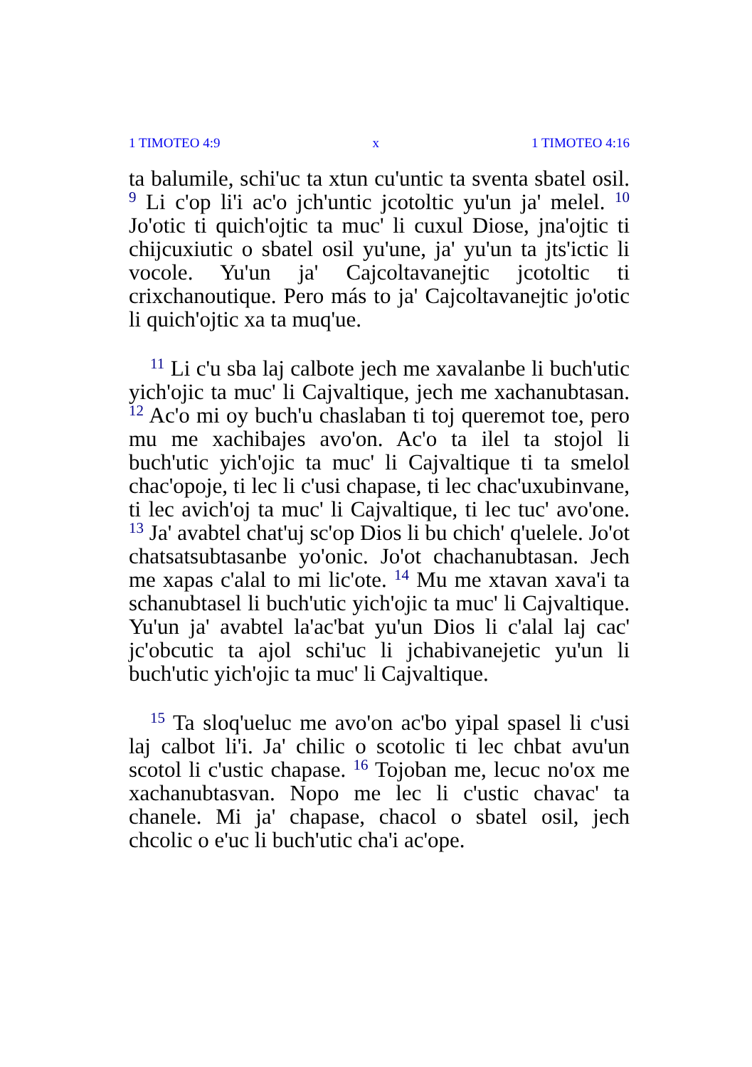1 TIMOTEO 4:9 x 1 TIMOTEO 4:16
ta balumile, schi'uc ta xtun cu'untic ta sventa sbatel osil. <sup>9</sup> Li c'op li'i ac'o jch'untic jcotoltic yu'un ja' melel. <sup>10</sup> Jo'otic ti quich'ojtic ta muc' li cuxul Diose, jna'ojtic ti chijcuxiutic o sbatel osil yu'une, ja' yu'un ta jts'ictic li vocole. Yu'un ja' Cajcoltavanejtic jcotoltic ti crixchanoutique. Pero más to ja' Cajcoltavanejtic jo'otic li quich'ojtic xa ta muq'ue.
<sup>11</sup> Li c'u sba laj calbote jech me xavalanbe li buch'utic yich'ojic ta muc' li Cajvaltique, jech me xachanubtasan. <sup>12</sup> Ac'o mi oy buch'u chaslaban ti toj queremot toe, pero mu me xachibajes avo'on. Ac'o ta ilel ta stojol li buch'utic yich'ojic ta muc' li Cajvaltique ti ta smelol chac'opoje, ti lec li c'usi chapase, ti lec chac'uxubinvane, ti lec avich'oj ta muc' li Cajvaltique, ti lec tuc' avo'one. <sup>13</sup> Ja' avabtel chat'uj sc'op Dios li bu chich' q'uelele. Jo'ot chatsatsubtasanbe yo'onic. Jo'ot chachanubtasan. Jech me xapas c'alal to mi lic'ote. <sup>14</sup> Mu me xtavan xava'i ta schanubtasel li buch'utic yich'ojic ta muc' li Cajvaltique. Yu'un ja' avabtel la'ac'bat yu'un Dios li c'alal laj cac' jc'obcutic ta ajol schi'uc li jchabivanejetic yu'un li buch'utic yich'ojic ta muc' li Cajvaltique.
<sup>15</sup> Ta sloq'ueluc me avo'on ac'bo yipal spasel li c'usi laj calbot li'i. Ja' chilic o scotolic ti lec chbat avu'un scotol li c'ustic chapase. <sup>16</sup> Tojoban me, lecuc no'ox me xachanubtasvan. Nopo me lec li c'ustic chavac' ta chanele. Mi ja' chapase, chacol o sbatel osil, jech chcolic o e'uc li buch'utic cha'i ac'ope.